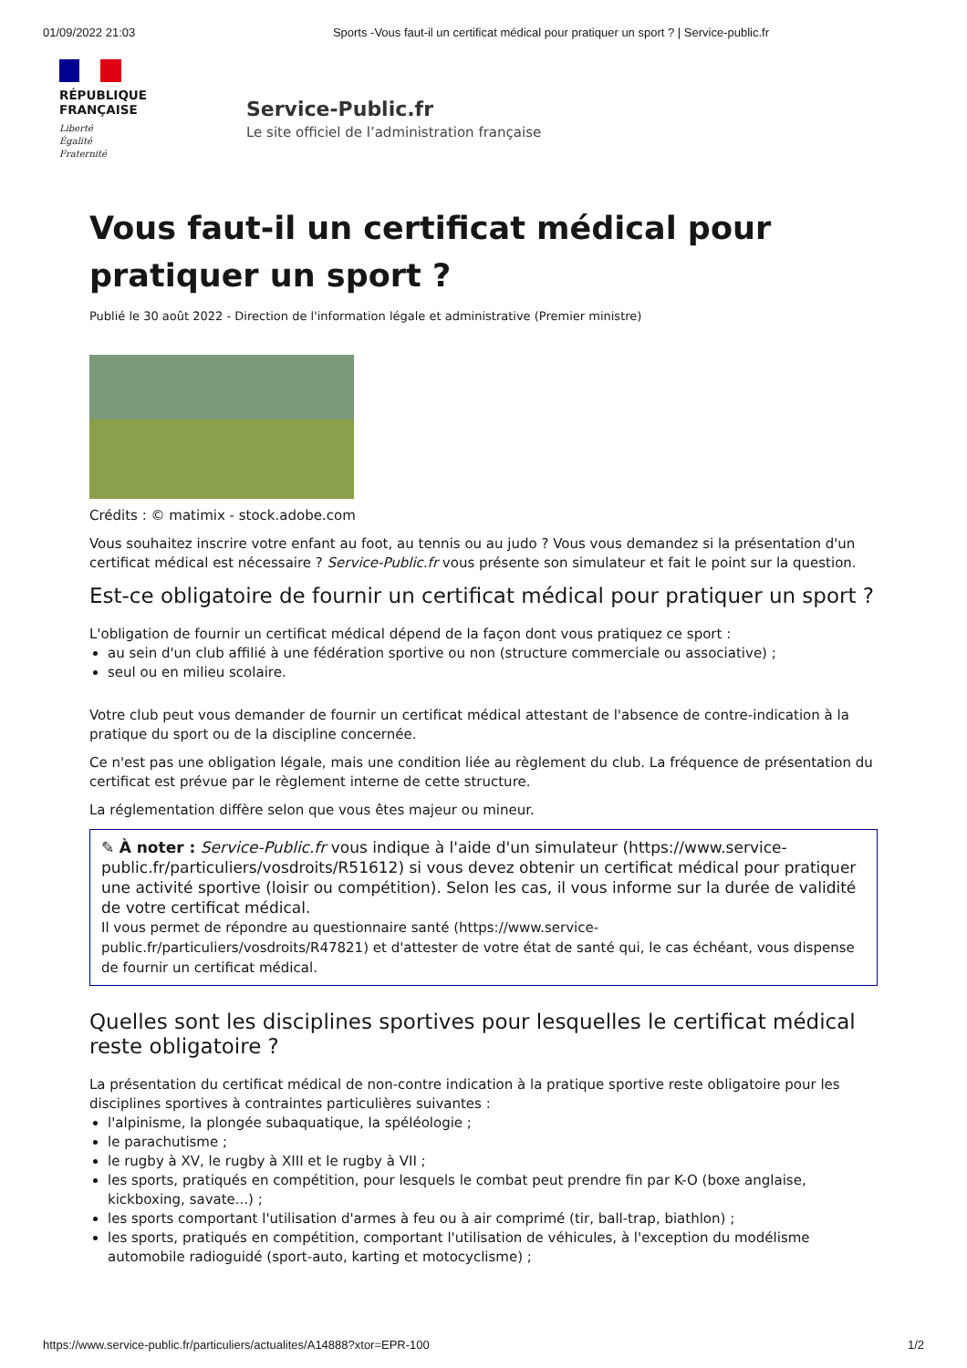01/09/2022 21:03 Sports -Vous faut-il un certificat médical pour pratiquer un sport ? | Service-public.fr
RÉPUBLIQUE
FRANÇAISE
Liberté
Égalité
Fraternité
Service-Public.fr
Le site officiel de l’administration française
Vous faut-il un certificat médical pour pratiquer un sport ?
Publié le 30 août 2022 - Direction de l'information légale et administrative (Premier ministre)
Crédits : © matimix - stock.adobe.com
Vous souhaitez inscrire votre enfant au foot, au tennis ou au judo ? Vous vous demandez si la présentation d'un certificat médical est nécessaire ? Service-Public.fr vous présente son simulateur et fait le point sur la question.
Est-ce obligatoire de fournir un certificat médical pour pratiquer un sport ?
L'obligation de fournir un certificat médical dépend de la façon dont vous pratiquez ce sport :
au sein d'un club affilié à une fédération sportive ou non (structure commerciale ou associative) ;
seul ou en milieu scolaire.
Votre club peut vous demander de fournir un certificat médical attestant de l'absence de contre-indication à la pratique du sport ou de la discipline concernée.
Ce n'est pas une obligation légale, mais une condition liée au règlement du club. La fréquence de présentation du certificat est prévue par le règlement interne de cette structure.
La réglementation diffère selon que vous êtes majeur ou mineur.
✎ À noter : Service-Public.fr vous indique à l'aide d'un simulateur (https://www.service-public.fr/particuliers/vosdroits/R51612) si vous devez obtenir un certificat médical pour pratiquer une activité sportive (loisir ou compétition). Selon les cas, il vous informe sur la durée de validité de votre certificat médical.
Il vous permet de répondre au questionnaire santé (https://www.service-public.fr/particuliers/vosdroits/R47821) et d'attester de votre état de santé qui, le cas échéant, vous dispense de fournir un certificat médical.
Quelles sont les disciplines sportives pour lesquelles le certificat médical reste obligatoire ?
La présentation du certificat médical de non-contre indication à la pratique sportive reste obligatoire pour les disciplines sportives à contraintes particulières suivantes :
l'alpinisme, la plongée subaquatique, la spéléologie ;
le parachutisme ;
le rugby à XV, le rugby à XIII et le rugby à VII ;
les sports, pratiqués en compétition, pour lesquels le combat peut prendre fin par K-O (boxe anglaise, kickboxing, savate...) ;
les sports comportant l'utilisation d'armes à feu ou à air comprimé (tir, ball-trap, biathlon) ;
les sports, pratiqués en compétition, comportant l'utilisation de véhicules, à l'exception du modélisme automobile radioguidé (sport-auto, karting et motocyclisme) ;
https://www.service-public.fr/particuliers/actualites/A14888?xtor=EPR-100 1/2